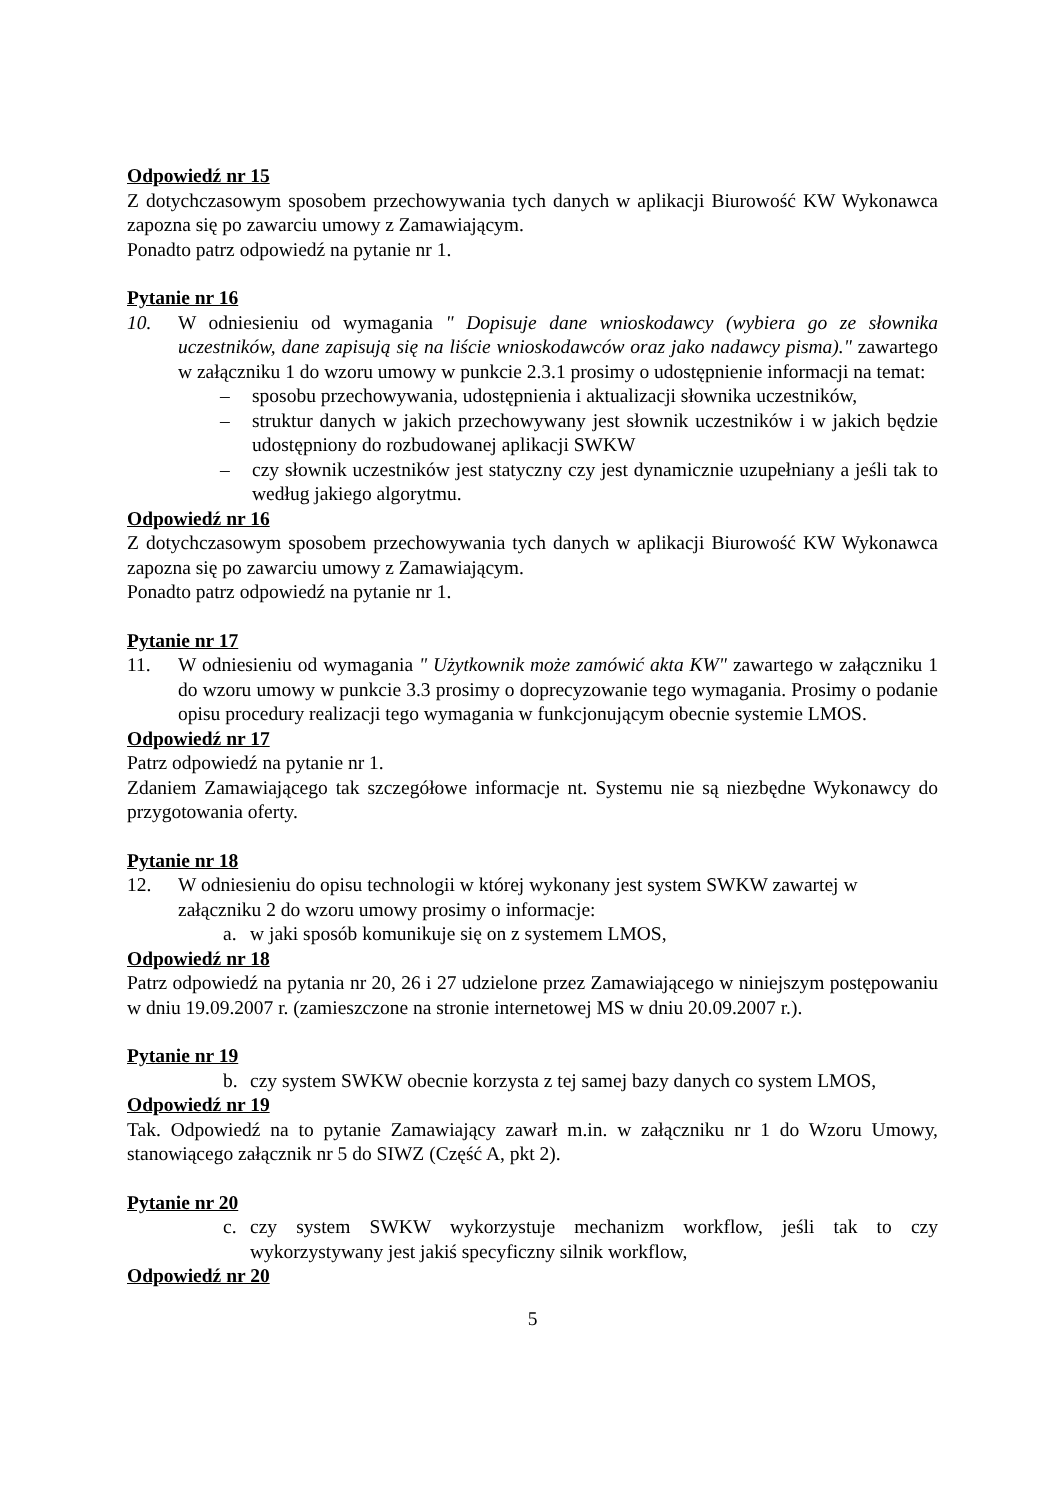Odpowiedź nr 15
Z dotychczasowym sposobem przechowywania tych danych w aplikacji Biurowość KW Wykonawca zapozna się po zawarciu umowy z Zamawiającym.
Ponadto patrz odpowiedź na pytanie nr 1.
Pytanie nr 16
10. W odniesieniu od wymagania " Dopisuje dane wnioskodawcy (wybiera go ze słownika uczestników, dane zapisują się na liście wnioskodawców oraz jako nadawcy pisma)." zawartego w załączniku 1 do wzoru umowy w punkcie 2.3.1 prosimy o udostępnienie informacji na temat:
– sposobu przechowywania, udostępnienia i aktualizacji słownika uczestników,
– struktur danych w jakich przechowywany jest słownik uczestników i w jakich będzie udostępniony do rozbudowanej aplikacji SWKW
– czy słownik uczestników jest statyczny czy jest dynamicznie uzupełniany a jeśli tak to według jakiego algorytmu.
Odpowiedź nr 16
Z dotychczasowym sposobem przechowywania tych danych w aplikacji Biurowość KW Wykonawca zapozna się po zawarciu umowy z Zamawiającym.
Ponadto patrz odpowiedź na pytanie nr 1.
Pytanie nr 17
11. W odniesieniu od wymagania " Użytkownik może zamówić akta KW" zawartego w załączniku 1 do wzoru umowy w punkcie 3.3 prosimy o doprecyzowanie tego wymagania. Prosimy o podanie opisu procedury realizacji tego wymagania w funkcjonującym obecnie systemie LMOS.
Odpowiedź nr 17
Patrz odpowiedź na pytanie nr 1.
Zdaniem Zamawiającego tak szczegółowe informacje nt. Systemu nie są niezbędne Wykonawcy do przygotowania oferty.
Pytanie nr 18
12. W odniesieniu do opisu technologii w której wykonany jest system SWKW zawartej w załączniku 2 do wzoru umowy prosimy o informacje:
a. w jaki sposób komunikuje się on z systemem LMOS,
Odpowiedź nr 18
Patrz odpowiedź na pytania nr 20, 26 i 27 udzielone przez Zamawiającego w niniejszym postępowaniu w dniu 19.09.2007 r. (zamieszczone na stronie internetowej MS w dniu 20.09.2007 r.).
Pytanie nr 19
b. czy system SWKW obecnie korzysta z tej samej bazy danych co system LMOS,
Odpowiedź nr 19
Tak. Odpowiedź na to pytanie Zamawiający zawarł m.in. w załączniku nr 1 do Wzoru Umowy, stanowiącego załącznik nr 5 do SIWZ (Część A, pkt 2).
Pytanie nr 20
c. czy system SWKW wykorzystuje mechanizm workflow, jeśli tak to czy wykorzystywany jest jakiś specyficzny silnik workflow,
Odpowiedź nr 20
5